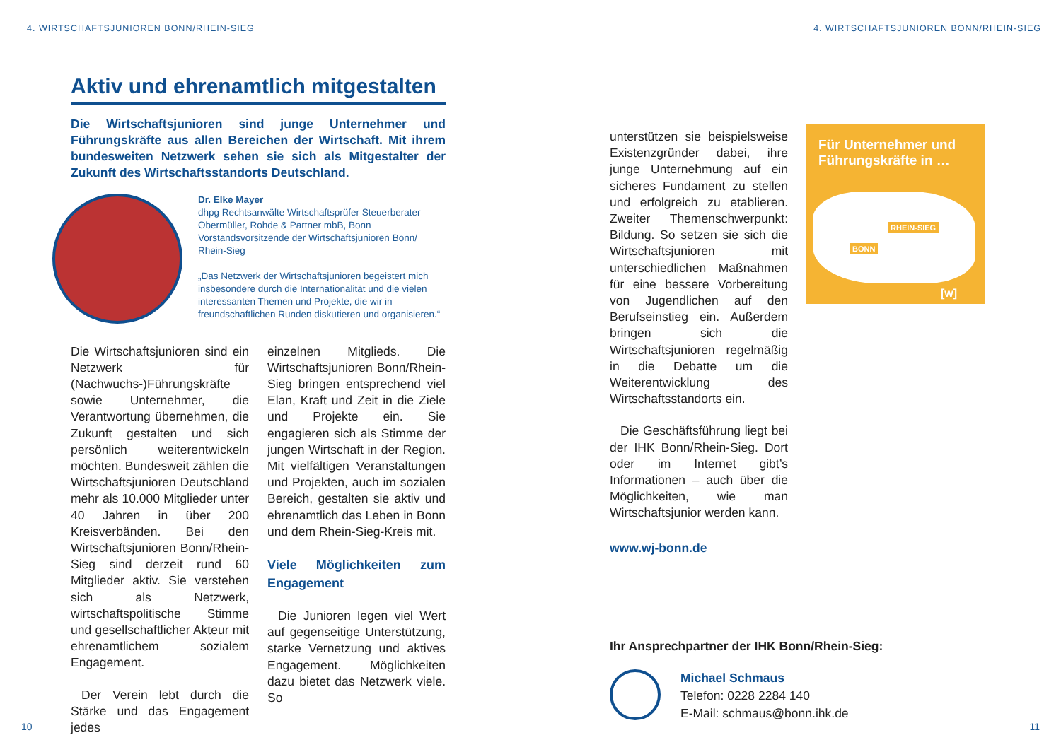4. WIRTSCHAFTSJUNIOREN BONN/RHEIN-SIEG
Aktiv und ehrenamtlich mitgestalten
Die Wirtschaftsjunioren sind junge Unternehmer und Führungskräfte aus allen Bereichen der Wirtschaft. Mit ihrem bundesweiten Netzwerk sehen sie sich als Mitgestalter der Zukunft des Wirtschaftsstandorts Deutschland.
Dr. Elke Mayer
dhpg Rechtsanwälte Wirtschaftsprüfer Steuerberater Obermüller, Rohde & Partner mbB, Bonn
Vorstandsvorsitzende der Wirtschaftsjunioren Bonn/ Rhein-Sieg
„Das Netzwerk der Wirtschaftsjunioren begeistert mich insbesondere durch die Internationalität und die vielen interessanten Themen und Projekte, die wir in freundschaftlichen Runden diskutieren und organisieren.“
Die Wirtschaftsjunioren sind ein Netzwerk für (Nachwuchs-)Führungskräfte sowie Unternehmer, die Verantwortung übernehmen, die Zukunft gestalten und sich persönlich weiterentwickeln möchten. Bundesweit zählen die Wirtschaftsjunioren Deutschland mehr als 10.000 Mitglieder unter 40 Jahren in über 200 Kreisverbänden. Bei den Wirtschaftsjunioren Bonn/Rhein-Sieg sind derzeit rund 60 Mitglieder aktiv. Sie verstehen sich als Netzwerk, wirtschaftspolitische Stimme und gesellschaftlicher Akteur mit ehrenamtlichem sozialem Engagement.
Der Verein lebt durch die Stärke und das Engagement jedes
einzelnen Mitglieds. Die Wirtschaftsjunioren Bonn/Rhein-Sieg bringen entsprechend viel Elan, Kraft und Zeit in die Ziele und Projekte ein. Sie engagieren sich als Stimme der jungen Wirtschaft in der Region. Mit vielfältigen Veranstaltungen und Projekten, auch im sozialen Bereich, gestalten sie aktiv und ehrenamtlich das Leben in Bonn und dem Rhein-Sieg-Kreis mit.
Viele Möglichkeiten zum Engagement
Die Junioren legen viel Wert auf gegenseitige Unterstützung, starke Vernetzung und aktives Engagement. Möglichkeiten dazu bietet das Netzwerk viele. So
10
4. WIRTSCHAFTSJUNIOREN BONN/RHEIN-SIEG
unterstützen sie beispielsweise Existenzgründer dabei, ihre junge Unternehmung auf ein sicheres Fundament zu stellen und erfolgreich zu etablieren. Zweiter Themenschwerpunkt: Bildung. So setzen sie sich die Wirtschaftsjunioren mit unterschiedlichen Maßnahmen für eine bessere Vorbereitung von Jugendlichen auf den Berufseinstieg ein. Außerdem bringen sich die Wirtschaftsjunioren regelmäßig in die Debatte um die Weiterentwicklung des Wirtschaftsstandorts ein.
Die Geschäftsführung liegt bei der IHK Bonn/Rhein-Sieg. Dort oder im Internet gibt’s Informationen – auch über die Möglichkeiten, wie man Wirtschaftsjunior werden kann.
www.wj-bonn.de
Für Unternehmer und Führungskräfte in …
RHEIN-SIEG
BONN
[w]
Ihr Ansprechpartner der IHK Bonn/Rhein-Sieg:
Michael Schmaus
Telefon: 0228 2284 140
E-Mail: schmaus@bonn.ihk.de
11